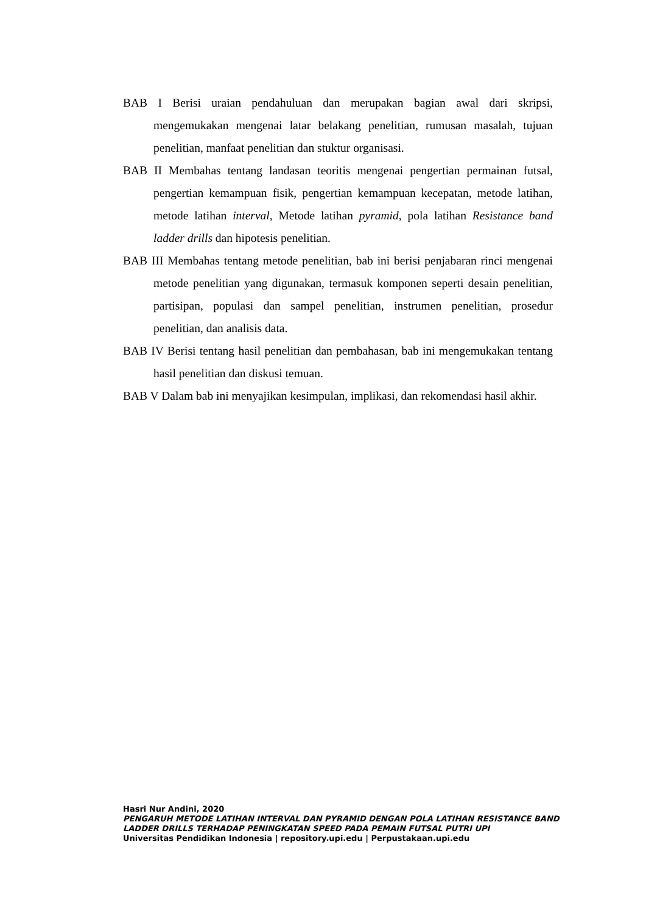BAB I Berisi uraian pendahuluan dan merupakan bagian awal dari skripsi, mengemukakan mengenai latar belakang penelitian, rumusan masalah, tujuan penelitian, manfaat penelitian dan stuktur organisasi.
BAB II Membahas tentang landasan teoritis mengenai pengertian permainan futsal, pengertian kemampuan fisik, pengertian kemampuan kecepatan, metode latihan, metode latihan interval, Metode latihan pyramid, pola latihan Resistance band ladder drills dan hipotesis penelitian.
BAB III Membahas tentang metode penelitian, bab ini berisi penjabaran rinci mengenai metode penelitian yang digunakan, termasuk komponen seperti desain penelitian, partisipan, populasi dan sampel penelitian, instrumen penelitian, prosedur penelitian, dan analisis data.
BAB IV Berisi tentang hasil penelitian dan pembahasan, bab ini mengemukakan tentang hasil penelitian dan diskusi temuan.
BAB V Dalam bab ini menyajikan kesimpulan, implikasi, dan rekomendasi hasil akhir.
Hasri Nur Andini, 2020
PENGARUH METODE LATIHAN INTERVAL DAN PYRAMID DENGAN POLA LATIHAN RESISTANCE BAND LADDER DRILLS TERHADAP PENINGKATAN SPEED PADA PEMAIN FUTSAL PUTRI UPI
Universitas Pendidikan Indonesia | repository.upi.edu | Perpustakaan.upi.edu